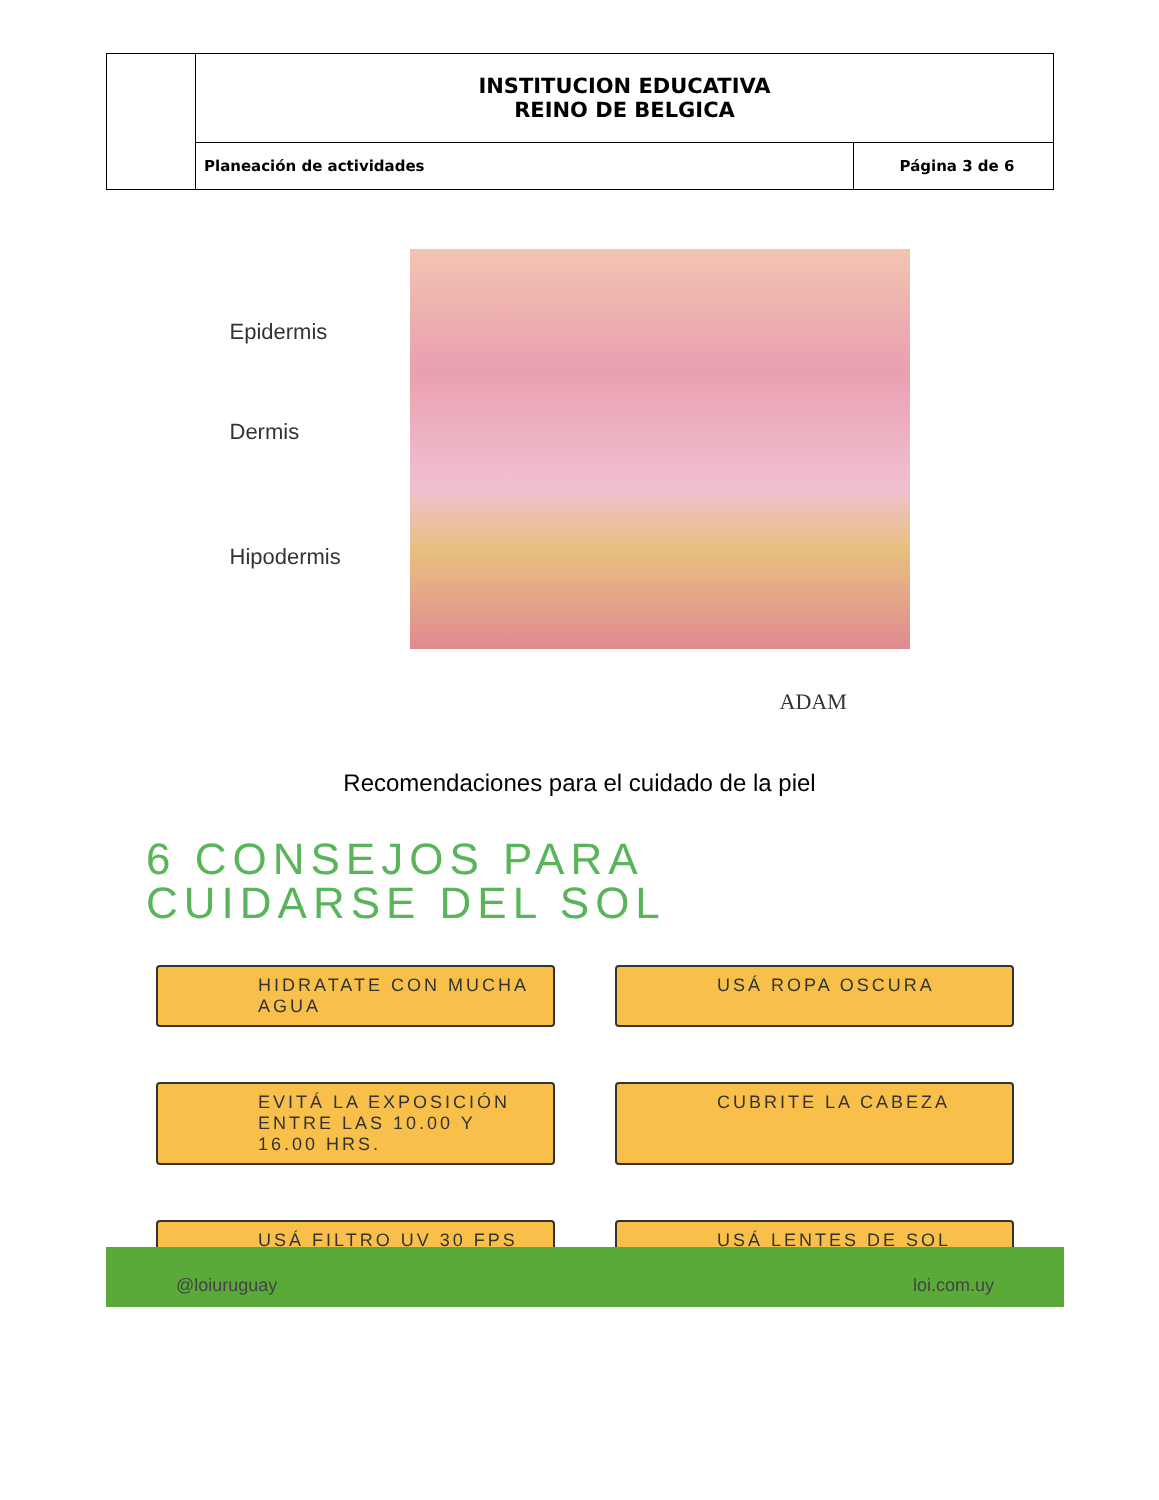| | INSTITUCION EDUCATIVA REINO DE BELGICA | |
| | Planeación de actividades | Página 3 de 6 |
Epidermis
Dermis
Hipodermis
ADAM
Recomendaciones para el cuidado de la piel
6 CONSEJOS PARA
CUIDARSE DEL SOL
HIDRATATE CON MUCHA AGUA
USÁ ROPA OSCURA
EVITÁ LA EXPOSICIÓN ENTRE LAS 10.00 Y 16.00 HRS.
CUBRITE LA CABEZA
USÁ FILTRO UV 30 FPS
USÁ LENTES DE SOL
@loiuruguay loi.com.uy